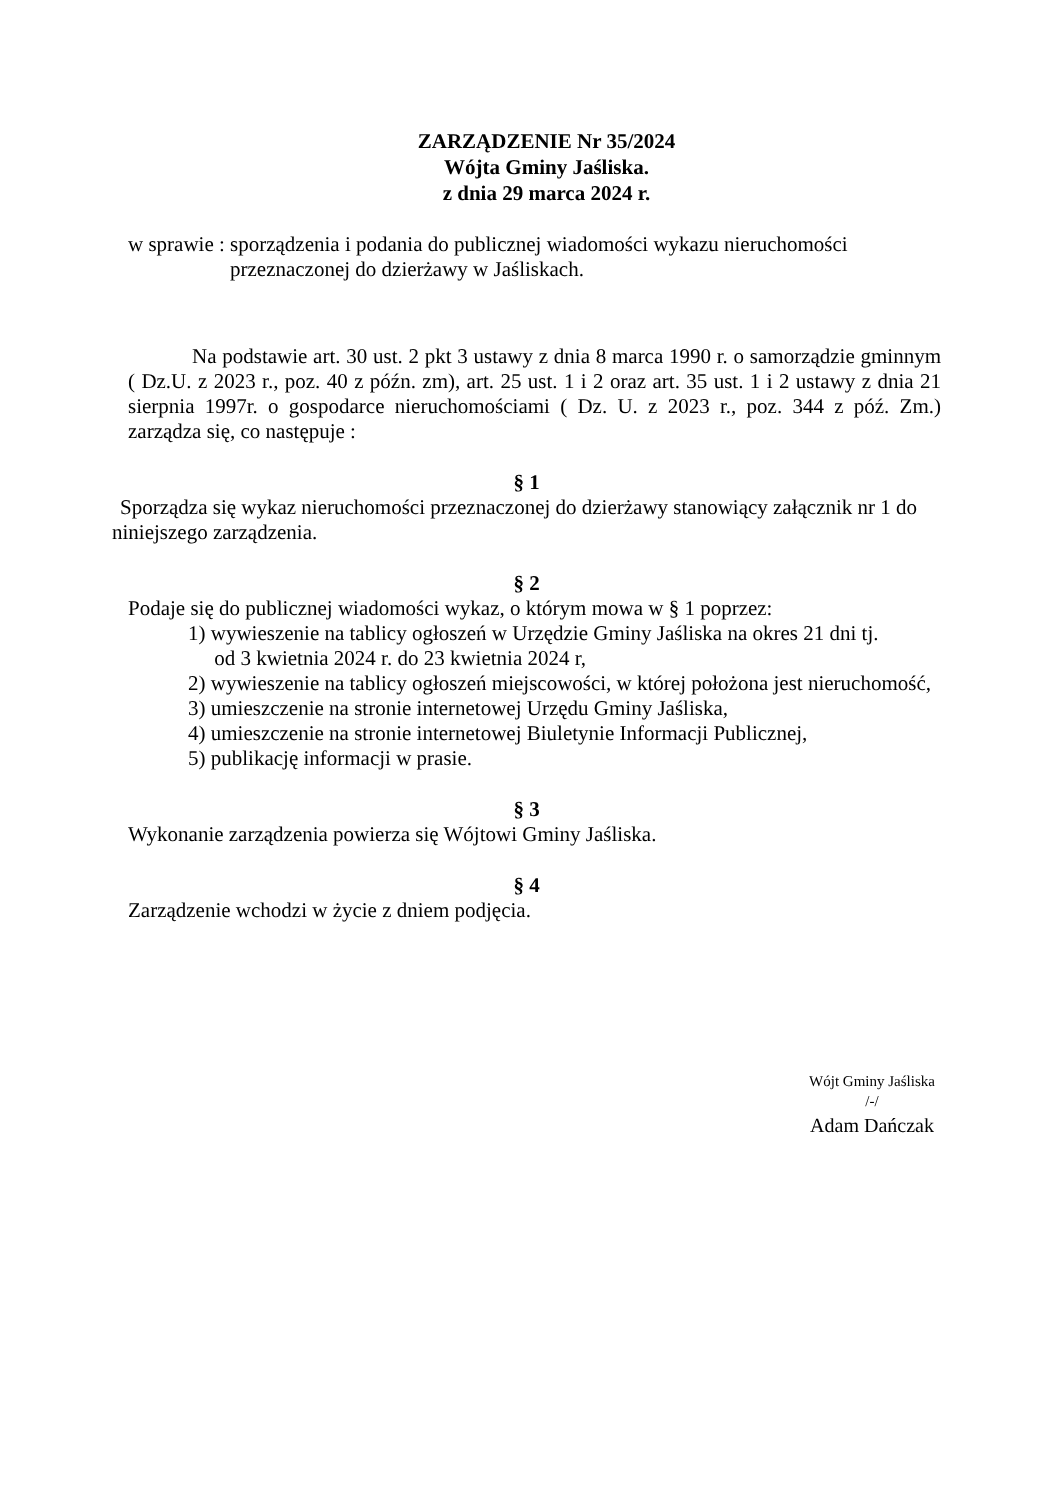ZARZĄDZENIE Nr 35/2024
Wójta Gminy Jaśliska.
z dnia 29 marca 2024 r.
w sprawie : sporządzenia i podania do publicznej wiadomości wykazu nieruchomości
przeznaczonej do dzierżawy w Jaśliskach.
Na podstawie art. 30 ust. 2 pkt 3 ustawy z dnia 8 marca 1990 r. o samorządzie gminnym ( Dz.U. z 2023 r., poz. 40 z późn. zm), art. 25 ust. 1 i 2 oraz art. 35 ust. 1 i 2 ustawy z dnia 21 sierpnia 1997r. o gospodarce nieruchomościami ( Dz. U. z 2023 r., poz. 344 z póź. Zm.) zarządza się, co następuje :
§ 1
Sporządza się wykaz nieruchomości przeznaczonej do dzierżawy stanowiący załącznik nr 1 do niniejszego zarządzenia.
§ 2
Podaje się do publicznej wiadomości wykaz, o którym mowa w § 1 poprzez:
1) wywieszenie na tablicy ogłoszeń w Urzędzie Gminy Jaśliska na okres 21 dni tj.
od 3 kwietnia 2024 r. do 23 kwietnia 2024 r,
2) wywieszenie na tablicy ogłoszeń miejscowości, w której położona jest nieruchomość,
3) umieszczenie na stronie internetowej Urzędu Gminy Jaśliska,
4) umieszczenie na stronie internetowej Biuletynie Informacji Publicznej,
5) publikację informacji w prasie.
§ 3
Wykonanie zarządzenia powierza się Wójtowi Gminy Jaśliska.
§ 4
Zarządzenie wchodzi w życie z dniem podjęcia.
Wójt Gminy Jaśliska
/-/
Adam Dańczak